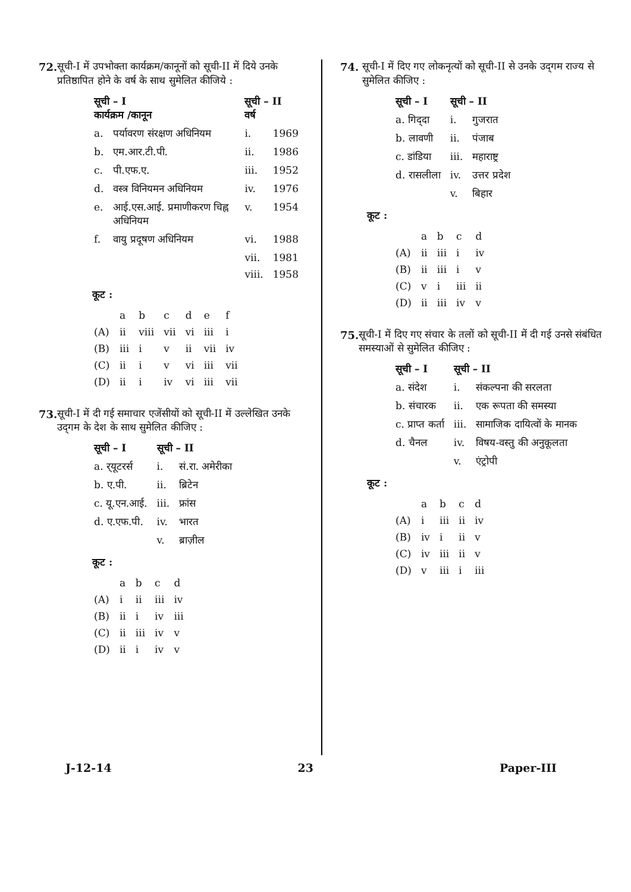72. सूची-I में उपभोक्ता कार्यक्रम/कानूनों को सूची-II में दिये उनके प्रतिष्ठापित होने के वर्ष के साथ सुमेलित कीजिये :
| सूची – I कार्यक्रम /कानून | | सूची – II वर्ष | |
| --- | --- | --- | --- |
| a. | पर्यावरण संरक्षण अधिनियम | i. | 1969 |
| b. | एम.आर.टी.पी. | ii. | 1986 |
| c. | पी.एफ.ए. | iii. | 1952 |
| d. | वस्त्र विनियमन अधिनियम | iv. | 1976 |
| e. | आई.एस.आई. प्रमाणीकरण चिह्न अधिनियम | v. | 1954 |
| f. | वायु प्रदूषण अधिनियम | vi. | 1988 |
| | | vii. | 1981 |
| | | viii. | 1958 |
कूट :
| | a | b | c | d | e | f |
| (A) | ii | viii | vii | vi | iii | i |
| (B) | iii | i | v | ii | vii | iv |
| (C) | ii | i | v | vi | iii | vii |
| (D) | ii | i | iv | vi | iii | vii |
73. सूची-I में दी गई समाचार एजेंसीयों को सूची-II में उल्लेखित उनके उद्‌गम के देश के साथ सुमेलित कीजिए :
| सूची – I | सूची – II | |
| --- | --- | --- |
| a. र्‌यूटरर्स | i. | सं.रा. अमेरीका |
| b. ए.पी. | ii. | ब्रिटेन |
| c. यू.एन.आई. | iii. | फ्रांस |
| d. ए.एफ.पी. | iv. | भारत |
| | v. | ब्राज़ील |
कूट :
| | a | b | c | d |
| (A) | i | ii | iii | iv |
| (B) | ii | i | iv | iii |
| (C) | ii | iii | iv | v |
| (D) | ii | i | iv | v |
74. सूची-I में दिए गए लोकनृत्यों को सूची-II से उनके उद्‌गम राज्य से सुमेलित कीजिए :
| सूची – I | सूची – II | |
| --- | --- | --- |
| a. गिद्‌दा | i. | गुजरात |
| b. लावणी | ii. | पंजाब |
| c. डांडिया | iii. | महाराष्ट्र |
| d. रासलीला | iv. | उत्तर प्रदेश |
| | v. | बिहार |
कूट :
| | a | b | c | d |
| (A) | ii | iii | i | iv |
| (B) | ii | iii | i | v |
| (C) | v | i | iii | ii |
| (D) | ii | iii | iv | v |
75. सूची-I में दिए गए संचार के तलों को सूची-II में दी गई उनसे संबंधित समस्याओं से सुमेलित कीजिए :
| सूची – I | सूची – II | |
| --- | --- | --- |
| a. संदेश | i. | संकल्पना की सरलता |
| b. संचारक | ii. | एक रूपता की समस्या |
| c. प्राप्त कर्ता | iii. | सामाजिक दायित्वों के मानक |
| d. चैनल | iv. | विषय-वस्तु की अनुकूलता |
| | v. | एंट्रोपी |
कूट :
| | a | b | c | d |
| (A) | i | iii | ii | iv |
| (B) | iv | i | ii | v |
| (C) | iv | iii | ii | v |
| (D) | v | iii | i | iii |
J-12-14 23 Paper-III